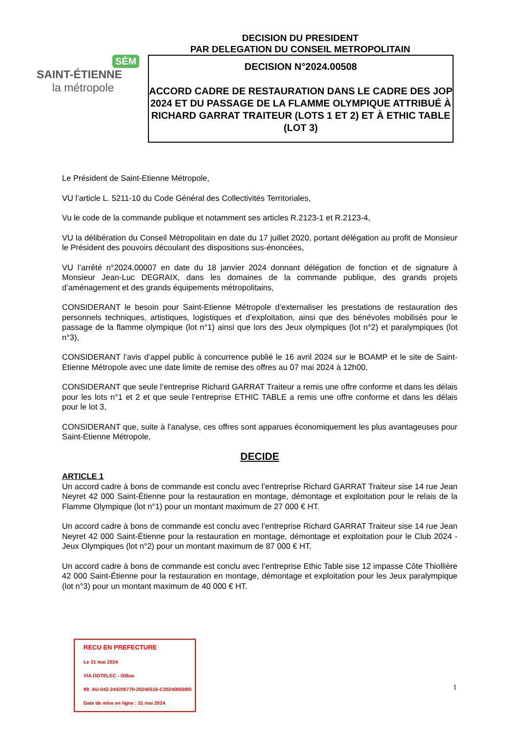DECISION DU PRESIDENT
PAR DELEGATION DU CONSEIL METROPOLITAIN
SÉM
SAINT-ÉTIENNE
la métropole
DECISION N°2024.00508
ACCORD CADRE DE RESTAURATION DANS LE CADRE DES JOP 2024 ET DU PASSAGE DE LA FLAMME OLYMPIQUE ATTRIBUÉ À RICHARD GARRAT TRAITEUR (LOTS 1 ET 2) ET À ETHIC TABLE (LOT 3)
Le Président de Saint-Etienne Métropole,
VU l’article L. 5211-10 du Code Général des Collectivités Territoriales,
Vu le code de la commande publique et notamment ses articles R.2123-1 et R.2123-4,
VU la délibération du Conseil Métropolitain en date du 17 juillet 2020, portant délégation au profit de Monsieur le Président des pouvoirs découlant des dispositions sus-énoncées,
VU l’arrêté n°2024.00007 en date du 18 janvier 2024 donnant délégation de fonction et de signature à Monsieur Jean-Luc DEGRAIX, dans les domaines de la commande publique, des grands projets d’aménagement et des grands équipements métropolitains,
CONSIDERANT le besoin pour Saint-Etienne Métropole d’externaliser les prestations de restauration des personnels techniques, artistiques, logistiques et d’exploitation, ainsi que des bénévoles mobilisés pour le passage de la flamme olympique (lot n°1) ainsi que lors des Jeux olympiques (lot n°2) et paralympiques (lot n°3),
CONSIDERANT l’avis d’appel public à concurrence publié le 16 avril 2024 sur le BOAMP et le site de Saint-Etienne Métropole avec une date limite de remise des offres au 07 mai 2024 à 12h00,
CONSIDERANT que seule l’entreprise Richard GARRAT Traiteur a remis une offre conforme et dans les délais pour les lots n°1 et 2 et que seule l’entreprise ETHIC TABLE a remis une offre conforme et dans les délais pour le lot 3,
CONSIDERANT que, suite à l’analyse, ces offres sont apparues économiquement les plus avantageuses pour Saint-Etienne Métropole,
DECIDE
ARTICLE 1
Un accord cadre à bons de commande est conclu avec l’entreprise Richard GARRAT Traiteur sise 14 rue Jean Neyret 42 000 Saint-Étienne pour la restauration en montage, démontage et exploitation pour le relais de la Flamme Olympique (lot n°1) pour un montant maximum de 27 000 € HT.
Un accord cadre à bons de commande est conclu avec l’entreprise Richard GARRAT Traiteur sise 14 rue Jean Neyret 42 000 Saint-Étienne pour la restauration en montage, démontage et exploitation pour le Club 2024 - Jeux Olympiques (lot n°2) pour un montant maximum de 87 000 € HT.
Un accord cadre à bons de commande est conclu avec l’entreprise Ethic Table sise 12 impasse Côte Thiollière 42 000 Saint-Étienne pour la restauration en montage, démontage et exploitation pour les Jeux paralympique (lot n°3) pour un montant maximum de 40 000 € HT.
RECU EN PREFECTURE
Le 31 mai 2024
VIA DOTELEC - iXBus
99_AU-042-244200770-20240516-C202400508I0
Date de mise en ligne : 31 mai 2024
1